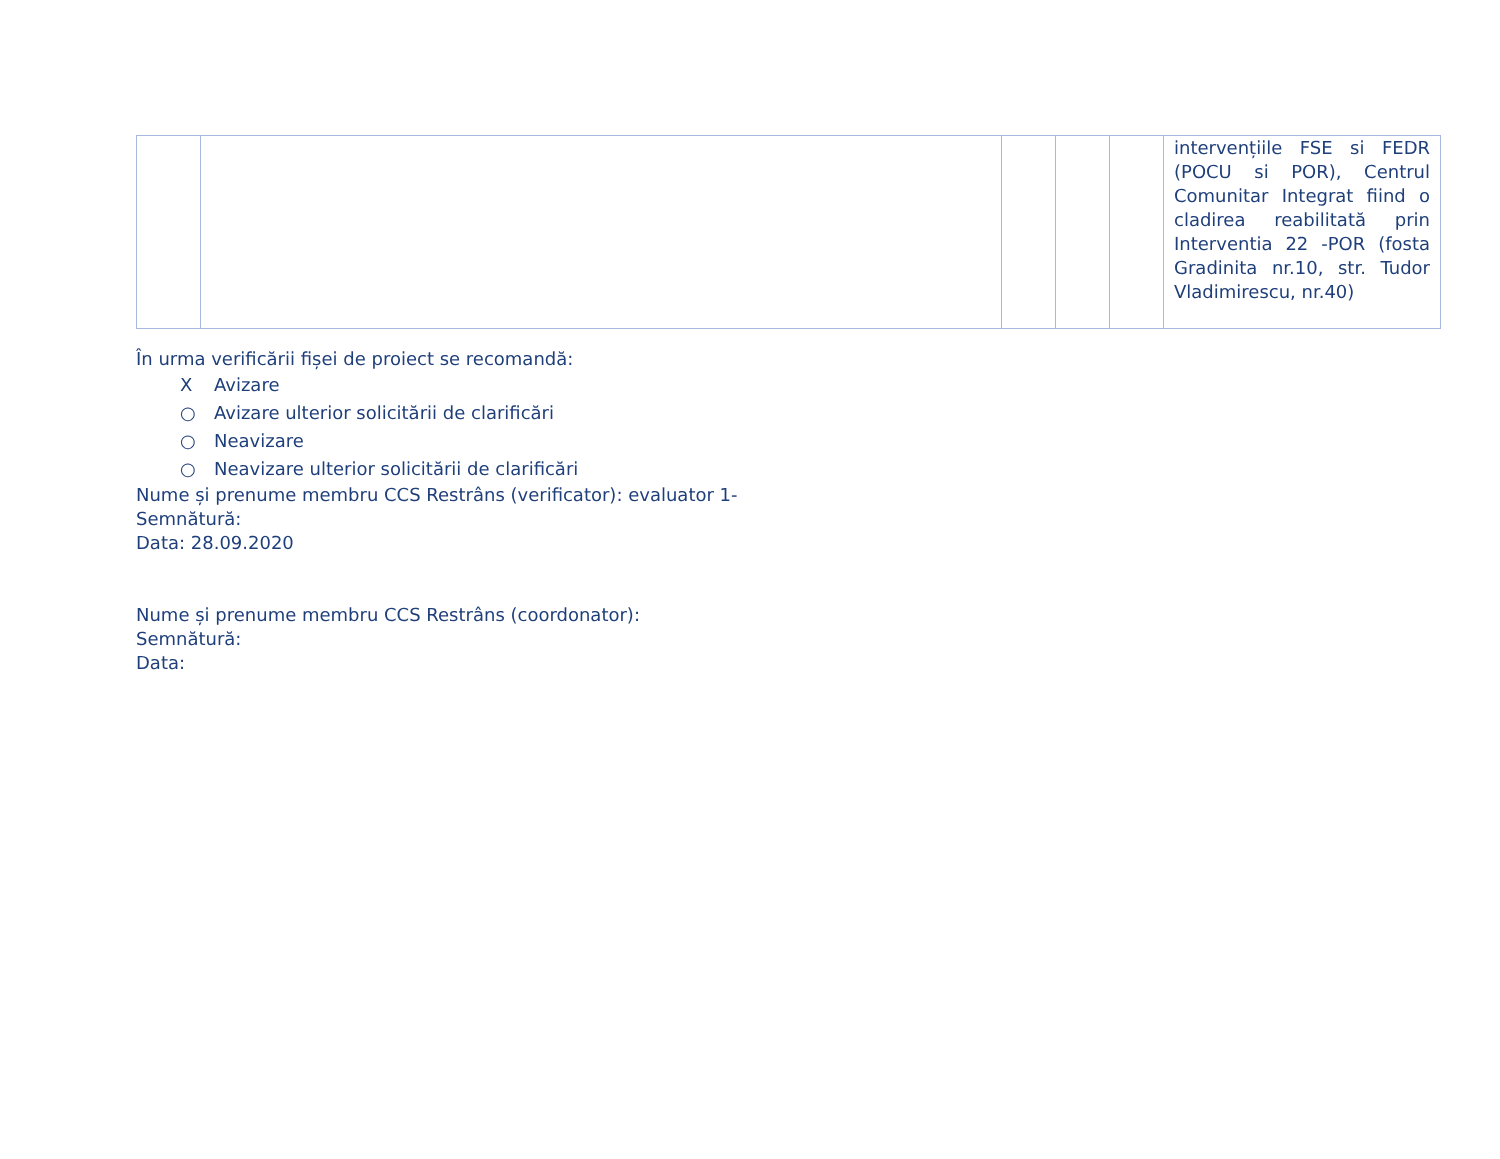| | | | | | intervențiile FSE si FEDR (POCU si POR), Centrul Comunitar Integrat fiind o cladirea reabilitată prin Interventia 22 -POR (fosta Gradinita nr.10, str. Tudor Vladimirescu, nr.40) |
În urma verificării fișei de proiect se recomandă:
X Avizare
○ Avizare ulterior solicitării de clarificări
○ Neavizare
○ Neavizare ulterior solicitării de clarificări
Nume și prenume membru CCS Restrâns (verificator): evaluator 1-
Semnătură:
Data: 28.09.2020
Nume și prenume membru CCS Restrâns (coordonator):
Semnătură:
Data: